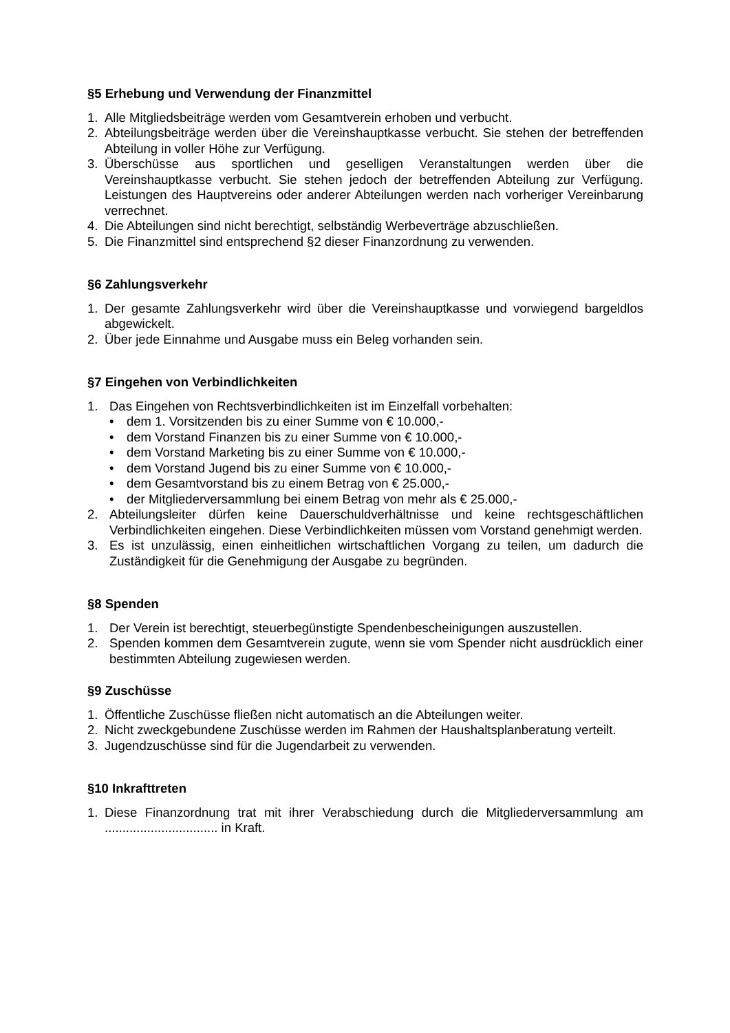§5 Erhebung und Verwendung der Finanzmittel
1. Alle Mitgliedsbeiträge werden vom Gesamtverein erhoben und verbucht.
2. Abteilungsbeiträge werden über die Vereinshauptkasse verbucht. Sie stehen der betreffenden Abteilung in voller Höhe zur Verfügung.
3. Überschüsse aus sportlichen und geselligen Veranstaltungen werden über die Vereinshauptkasse verbucht. Sie stehen jedoch der betreffenden Abteilung zur Verfügung. Leistungen des Hauptvereins oder anderer Abteilungen werden nach vorheriger Vereinbarung verrechnet.
4. Die Abteilungen sind nicht berechtigt, selbständig Werbeverträge abzuschließen.
5. Die Finanzmittel sind entsprechend §2 dieser Finanzordnung zu verwenden.
§6 Zahlungsverkehr
1. Der gesamte Zahlungsverkehr wird über die Vereinshauptkasse und vorwiegend bargeldlos abgewickelt.
2. Über jede Einnahme und Ausgabe muss ein Beleg vorhanden sein.
§7 Eingehen von Verbindlichkeiten
1. Das Eingehen von Rechtsverbindlichkeiten ist im Einzelfall vorbehalten:
• dem 1. Vorsitzenden bis zu einer Summe von € 10.000,-
• dem Vorstand Finanzen bis zu einer Summe von € 10.000,-
• dem Vorstand Marketing bis zu einer Summe von € 10.000,-
• dem Vorstand Jugend bis zu einer Summe von € 10.000,-
• dem Gesamtvorstand bis zu einem Betrag von € 25.000,-
• der Mitgliederversammlung bei einem Betrag von mehr als € 25.000,-
2. Abteilungsleiter dürfen keine Dauerschuldverhältnisse und keine rechtsgeschäftlichen Verbindlichkeiten eingehen. Diese Verbindlichkeiten müssen vom Vorstand genehmigt werden.
3. Es ist unzulässig, einen einheitlichen wirtschaftlichen Vorgang zu teilen, um dadurch die Zuständigkeit für die Genehmigung der Ausgabe zu begründen.
§8 Spenden
1. Der Verein ist berechtigt, steuerbegünstigte Spendenbescheinigungen auszustellen.
2. Spenden kommen dem Gesamtverein zugute, wenn sie vom Spender nicht ausdrücklich einer bestimmten Abteilung zugewiesen werden.
§9 Zuschüsse
1. Öffentliche Zuschüsse fließen nicht automatisch an die Abteilungen weiter.
2. Nicht zweckgebundene Zuschüsse werden im Rahmen der Haushaltsplanberatung verteilt.
3. Jugendzuschüsse sind für die Jugendarbeit zu verwenden.
§10 Inkrafttreten
1. Diese Finanzordnung trat mit ihrer Verabschiedung durch die Mitgliederversammlung am ................................ in Kraft.